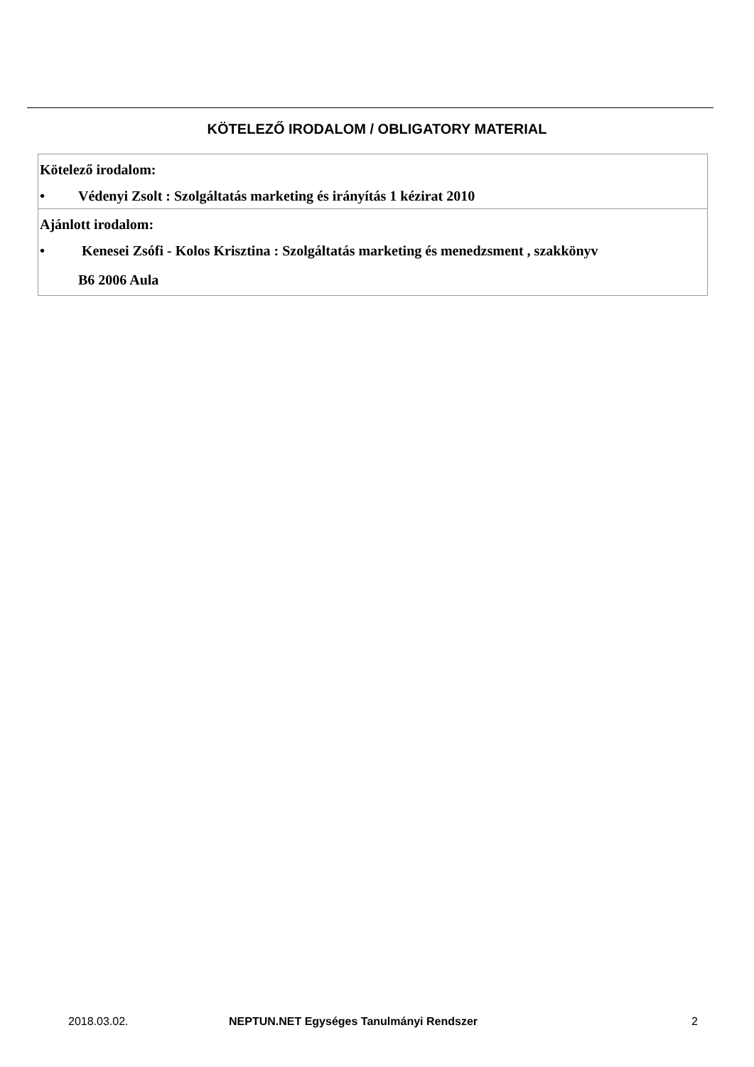KÖTELEZŐ IRODALOM / OBLIGATORY MATERIAL
| Kötelező irodalom: • Védenyi Zsolt : Szolgáltatás marketing és irányítás 1 kézirat 2010 |
| Ajánlott irodalom: • Kenesei Zsófi - Kolos Krisztina : Szolgáltatás marketing és menedzsment , szakkönyv B6 2006 Aula |
2018.03.02.
NEPTUN.NET Egységes Tanulmányi Rendszer
2